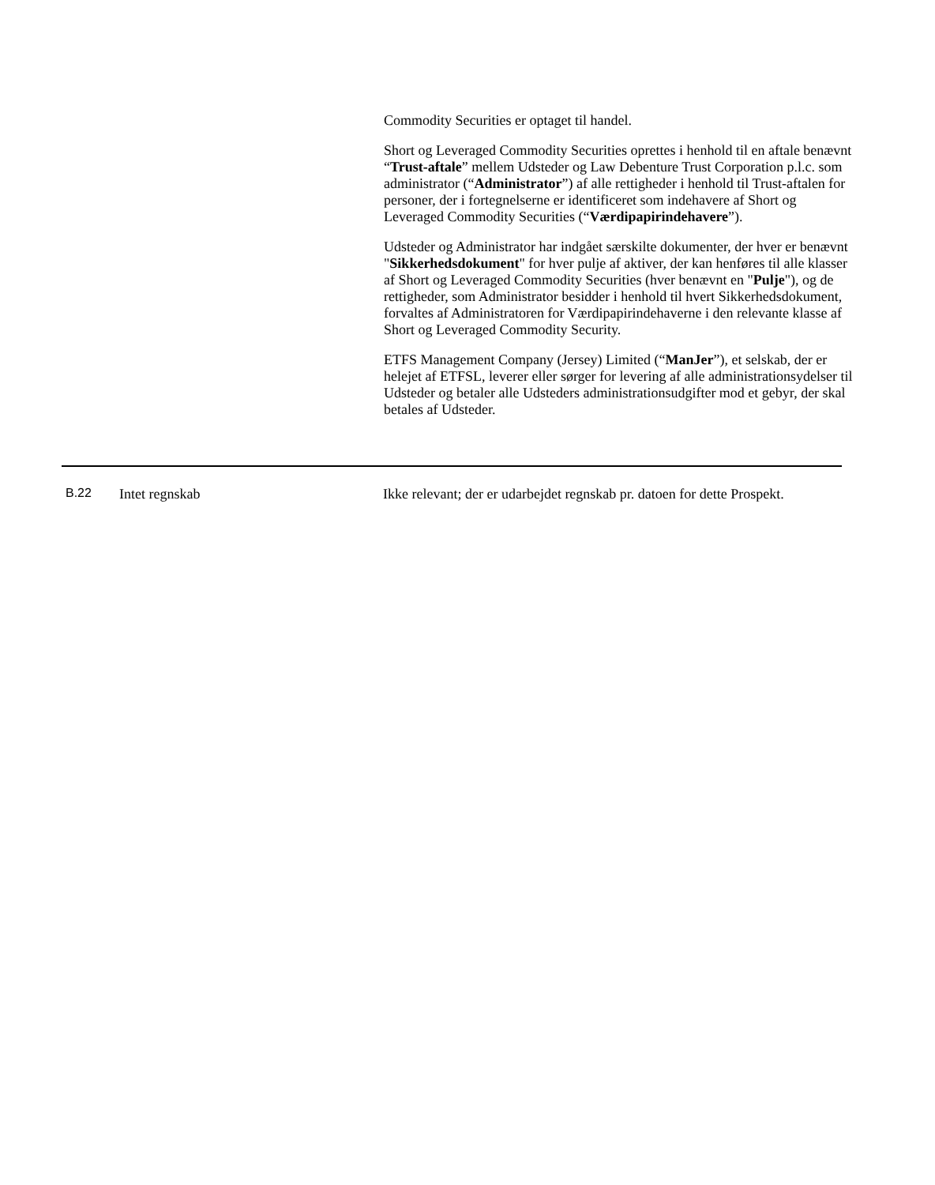Commodity Securities er optaget til handel.
Short og Leveraged Commodity Securities oprettes i henhold til en aftale benævnt “Trust-aftale” mellem Udsteder og Law Debenture Trust Corporation p.l.c. som administrator (“Administrator”) af alle rettigheder i henhold til Trust-aftalen for personer, der i fortegnelserne er identificeret som indehavere af Short og Leveraged Commodity Securities (“Værdipapirindehavere”).
Udsteder og Administrator har indgået særskilte dokumenter, der hver er benævnt "Sikkerhedsdokument" for hver pulje af aktiver, der kan henføres til alle klasser af Short og Leveraged Commodity Securities (hver benævnt en "Pulje"), og de rettigheder, som Administrator besidder i henhold til hvert Sikkerhedsdokument, forvaltes af Administratoren for Værdipapirindehaverne i den relevante klasse af Short og Leveraged Commodity Security.
ETFS Management Company (Jersey) Limited (“ManJer”), et selskab, der er helejet af ETFSL, leverer eller sørger for levering af alle administrationsydelser til Udsteder og betaler alle Udsteders administrationsudgifter mod et gebyr, der skal betales af Udsteder.
| B.22 | Intet regnskab | Ikke relevant; der er udarbejdet regnskab pr. datoen for dette Prospekt. |